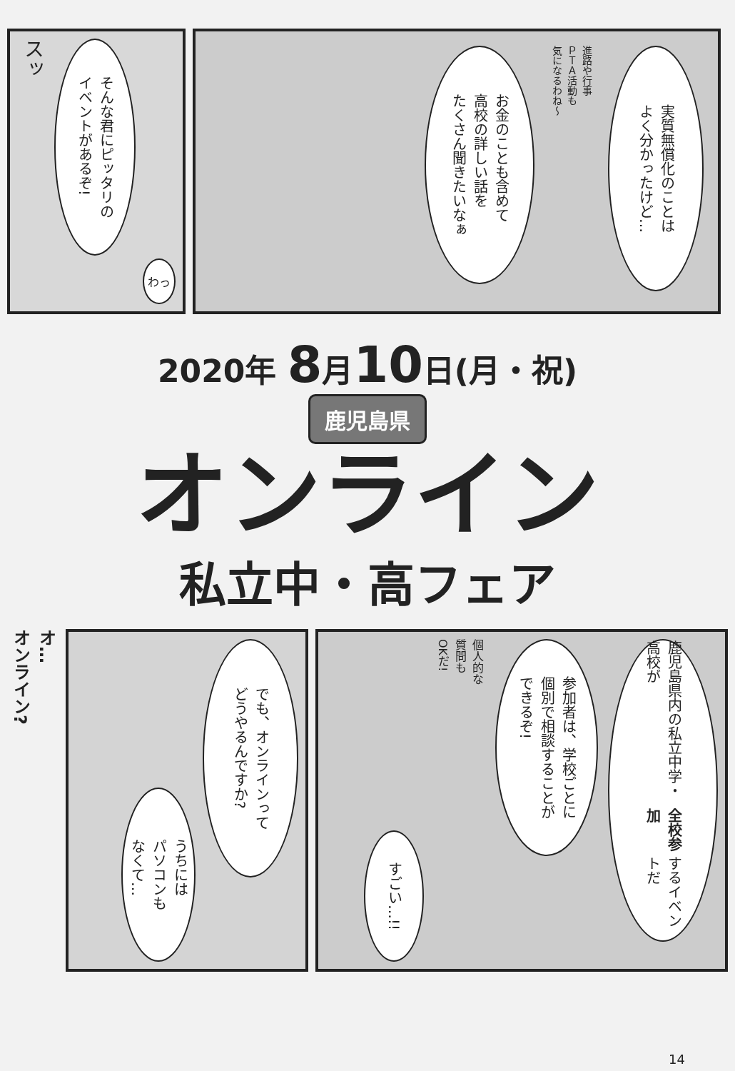スッ
そんな君にピッタリの
イベントがあるぞ!
わっ
実質無償化のことは
よく分かったけど…
進路や行事
ＰＴＡ活動も
気になるわね～
お金のことも含めて
高校の詳しい話を
たくさん聞きたいなぁ
2020年 8月10日(月・祝)
鹿児島県
オンライン
私立中・高フェア
オ…
オンライン?
でも、オンラインって
どうやるんですか?
うちには
パソコンも
なくて…
鹿児島県内の私立中学・高校が
全校参加 するイベントだ
参加者は、学校ごとに
個別で相談することが
できるぞ!
個人的な
質問も
OKだ!
すごい…!!
14